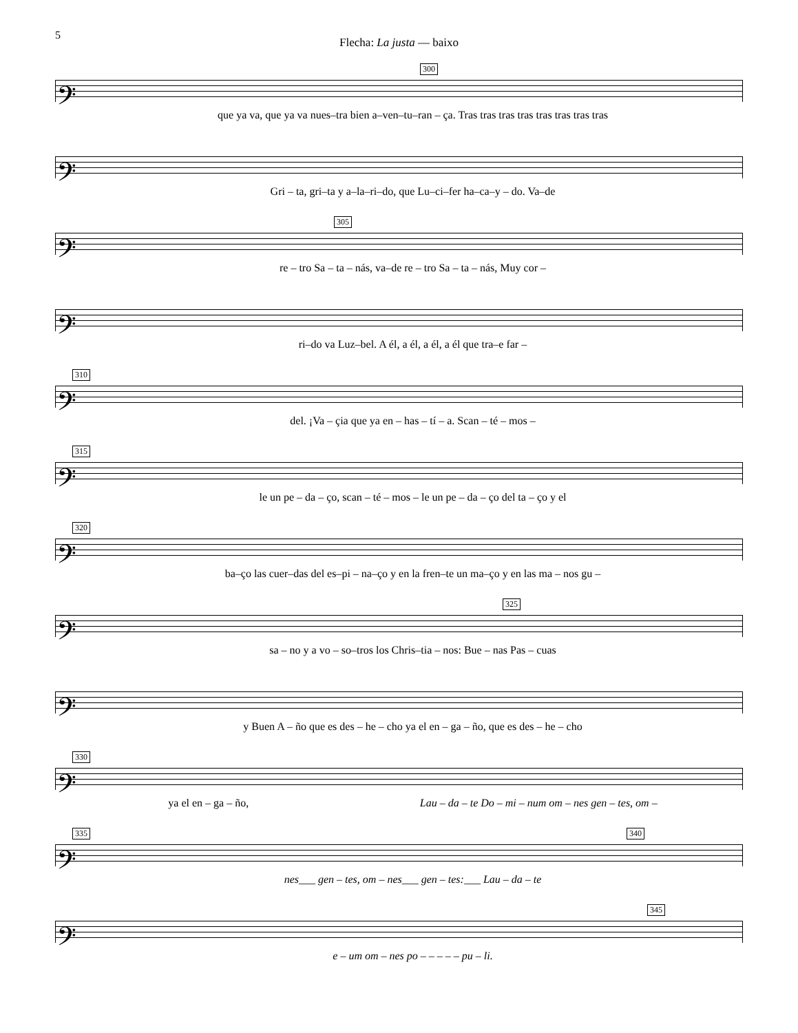5
Flecha: La justa — baixo
300
𝄢
que ya va, que ya va nues–tra bien a–ven–tu–ran – ça. Tras tras tras tras tras tras tras tras
𝄢
Gri – ta, gri–ta y a–la–ri–do, que Lu–ci–fer ha–ca–y – do. Va–de
305
𝄢
re – tro Sa – ta – nás, va–de re – tro Sa – ta – nás, Muy cor –
𝄢
ri–do va Luz–bel. A él, a él, a él, a él que tra–e far –
310
𝄢
del. ¡Va – çia que ya en – has – tí – a. Scan – té – mos –
315
𝄢
le un pe – da – ço, scan – té – mos – le un pe – da – ço del ta – ço y el
320
𝄢
ba–ço las cuer–das del es–pi – na–ço y en la fren–te un ma–ço y en las ma – nos gu –
325
𝄢
sa – no y a vo – so–tros los Chris–tia – nos: Bue – nas Pas – cuas
𝄢
y Buen A – ño que es des – he – cho ya el en – ga – ño, que es des – he – cho
330
𝄢
ya el en – ga – ño, Lau – da – te Do – mi – num om – nes gen – tes, om –
335 340
𝄢
nes___ gen – tes, om – nes___ gen – tes:___ Lau – da – te
345
𝄢
e – um om – nes po – – – – – pu – li.